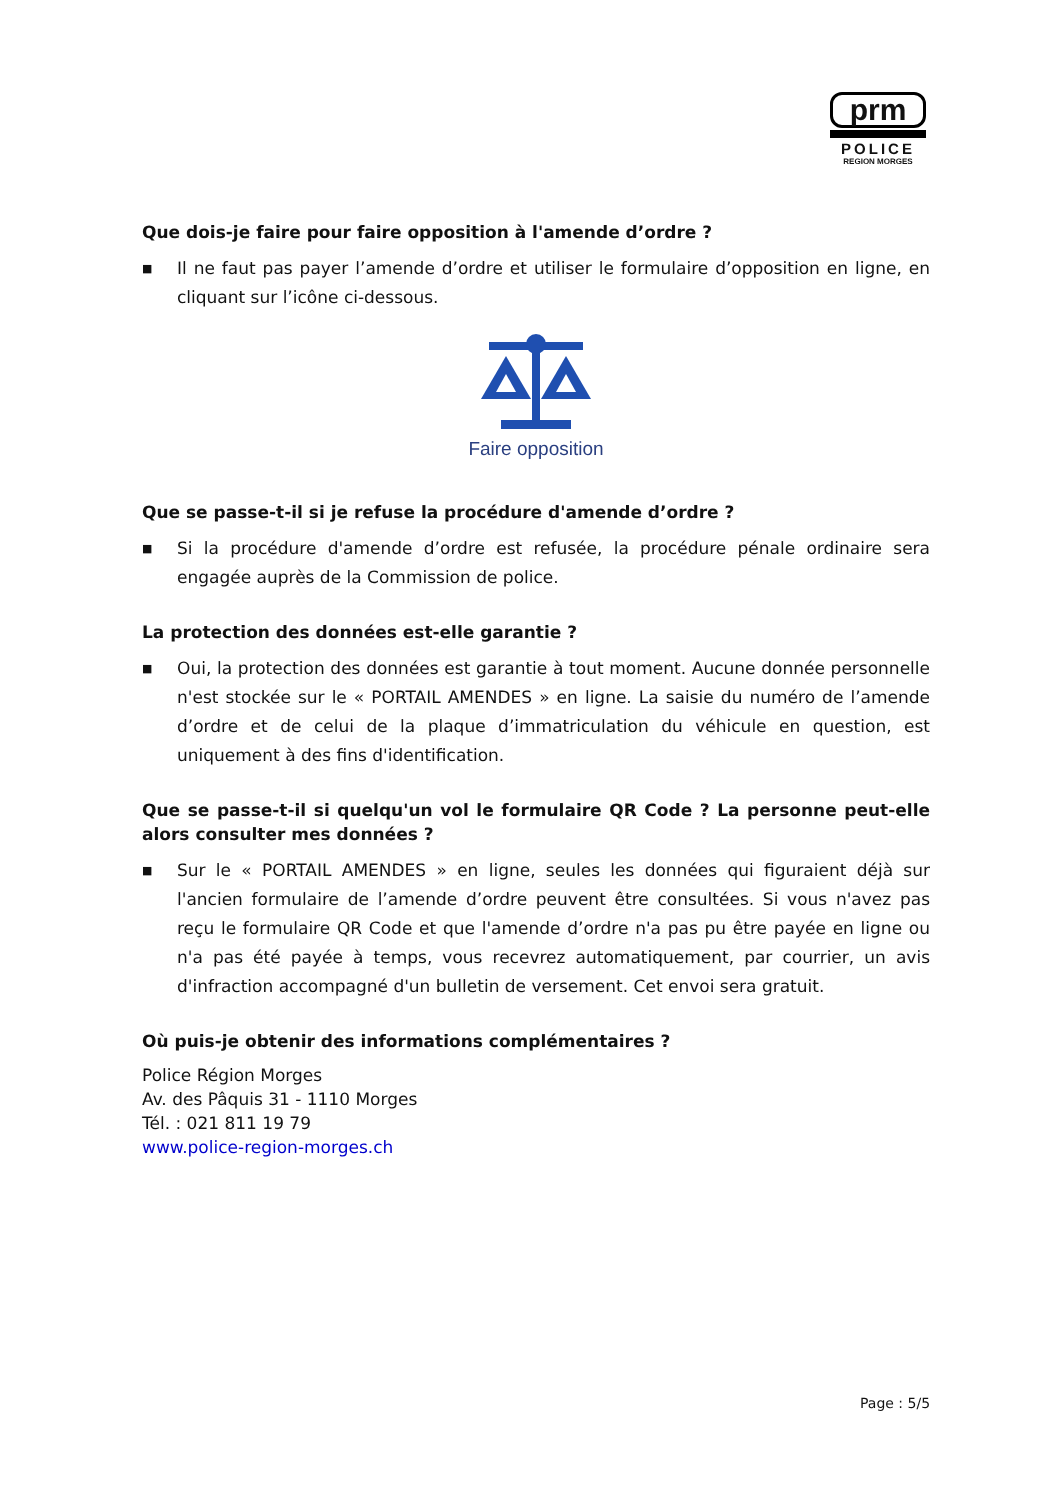prm
POLICE
REGION MORGES
Que dois-je faire pour faire opposition à l'amende d’ordre ?
■ Il ne faut pas payer l’amende d’ordre et utiliser le formulaire d’opposition en ligne, en cliquant sur l’icône ci-dessous.
Faire opposition
Que se passe-t-il si je refuse la procédure d'amende d’ordre ?
■ Si la procédure d'amende d’ordre est refusée, la procédure pénale ordinaire sera engagée auprès de la Commission de police.
La protection des données est-elle garantie ?
■ Oui, la protection des données est garantie à tout moment. Aucune donnée personnelle n'est stockée sur le « PORTAIL AMENDES » en ligne. La saisie du numéro de l’amende d’ordre et de celui de la plaque d’immatriculation du véhicule en question, est uniquement à des fins d'identification.
Que se passe-t-il si quelqu'un vol le formulaire QR Code ? La personne peut-elle alors consulter mes données ?
■ Sur le « PORTAIL AMENDES » en ligne, seules les données qui figuraient déjà sur l'ancien formulaire de l’amende d’ordre peuvent être consultées. Si vous n'avez pas reçu le formulaire QR Code et que l'amende d’ordre n'a pas pu être payée en ligne ou n'a pas été payée à temps, vous recevrez automatiquement, par courrier, un avis d'infraction accompagné d'un bulletin de versement. Cet envoi sera gratuit.
Où puis-je obtenir des informations complémentaires ?
Police Région Morges
Av. des Pâquis 31 - 1110 Morges
Tél. : 021 811 19 79
www.police-region-morges.ch
Page : 5/5